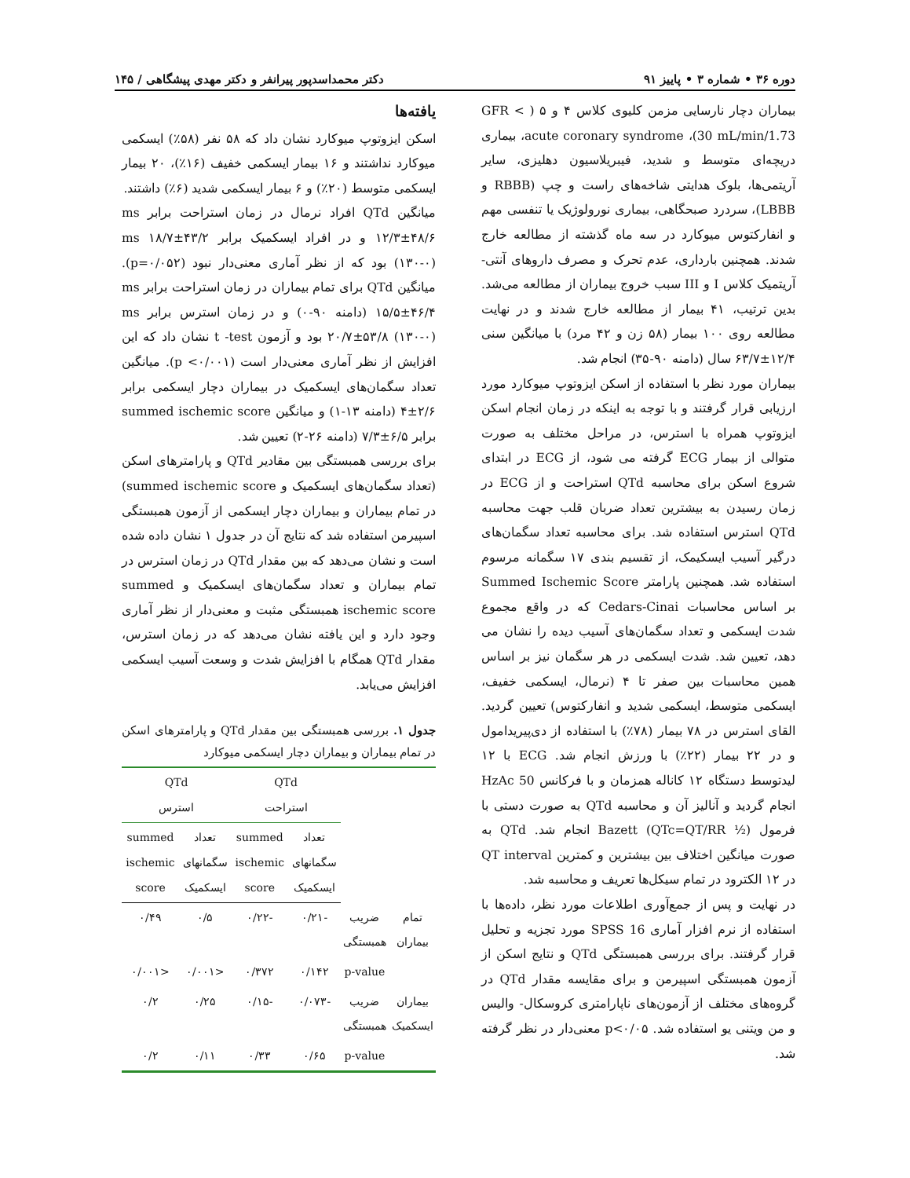دوره ۳۶ • شماره ۳ • پاییز ۹۱ دکتر محمداسدپور پیرانفر و دکتر مهدی پیشگاهی / ۱۴۵
بیماران دچار نارسایی مزمن کلیوی کلاس ۴ و ۵ ( > GFR 30 mL/min/1.73)، acute coronary syndrome، بیماری دریچه‌ای متوسط و شدید، فیبریلاسیون دهلیزی، سایر آریتمی‌ها، بلوک هدایتی شاخه‌های راست و چپ (RBBB و LBBB)، سردرد صبحگاهی، بیماری نورولوژیک یا تنفسی مهم و انفارکتوس میوکارد در سه ماه گذشته از مطالعه خارج شدند. همچنین بارداری، عدم تحرک و مصرف داروهای آنتی-آریتمیک کلاس I و III سبب خروج بیماران از مطالعه می‌شد. بدین ترتیب، ۴۱ بیمار از مطالعه خارج شدند و در نهایت مطالعه روی ۱۰۰ بیمار (۵۸ زن و ۴۲ مرد) با میانگین سنی ۱۲/۴±۶۳/۷ سال (دامنه ۹۰-۳۵) انجام شد.
بیماران مورد نظر با استفاده از اسکن ایزوتوپ میوکارد مورد ارزیابی قرار گرفتند و با توجه به اینکه در زمان انجام اسکن ایزوتوپ همراه با استرس، در مراحل مختلف به صورت متوالی از بیمار ECG گرفته می شود، از ECG در ابتدای شروع اسکن برای محاسبه QTd استراحت و از ECG در زمان رسیدن به بیشترین تعداد ضربان قلب جهت محاسبه QTd استرس استفاده شد. برای محاسبه تعداد سگمان‌های درگیر آسیب ایسکیمک، از تقسیم بندی ۱۷ سگمانه مرسوم استفاده شد. همچنین پارامتر Summed Ischemic Score بر اساس محاسبات Cedars-Cinai که در واقع مجموع شدت ایسکمی و تعداد سگمان‌های آسیب دیده را نشان می دهد، تعیین شد. شدت ایسکمی در هر سگمان نیز بر اساس همین محاسبات بین صفر تا ۴ (نرمال، ایسکمی خفیف، ایسکمی متوسط، ایسکمی شدید و انفارکتوس) تعیین گردید. القای استرس در ۷۸ بیمار (۷۸٪) با استفاده از دی‌پیریدامول و در ۲۲ بیمار (۲۲٪) با ورزش انجام شد. ECG با ۱۲ لیدتوسط دستگاه ۱۲ کاناله همزمان و با فرکانس 50 HzAc انجام گردید و آنالیز آن و محاسبه QTd به صورت دستی با فرمول Bazett (QTc=QT/RR ½) انجام شد. QTd به صورت میانگین اختلاف بین بیشترین و کمترین QT interval در ۱۲ الکترود در تمام سیکل‌ها تعریف و محاسبه شد.
در نهایت و پس از جمع‌آوری اطلاعات مورد نظر، داده‌ها با استفاده از نرم افزار آماری SPSS 16 مورد تجزیه و تحلیل قرار گرفتند. برای بررسی همبستگی QTd و نتایج اسکن از آزمون همبستگی اسپیرمن و برای مقایسه مقدار QTd در گروه‌های مختلف از آزمون‌های ناپارامتری کروسکال- والیس و من ویتنی یو استفاده شد. p<۰/۰۵ معنی‌دار در نظر گرفته شد.
یافته‌ها
اسکن ایزوتوپ میوکارد نشان داد که ۵۸ نفر (۵۸٪) ایسکمی میوکارد نداشتند و ۱۶ بیمار ایسکمی خفیف (۱۶٪)، ۲۰ بیمار ایسکمی متوسط (۲۰٪) و ۶ بیمار ایسکمی شدید (۶٪) داشتند.
میانگین QTd افراد نرمال در زمان استراحت برابر ms ۱۲/۳±۴۸/۶ و در افراد ایسکمیک برابر ms ۱۸/۷±۴۳/۲ (۱۳۰-۰) بود که از نظر آماری معنی‌دار نبود (p=۰/۰۵۲). میانگین QTd برای تمام بیماران در زمان استراحت برابر ms ۱۵/۵±۴۶/۴ (دامنه ۹۰-۰) و در زمان استرس برابر ms ۲۰/۷±۵۳/۸ (۱۳۰-۰) بود و آزمون t -test نشان داد که این افزایش از نظر آماری معنی‌دار است (p <۰/۰۰۱). میانگین تعداد سگمان‌های ایسکمیک در بیماران دچار ایسکمی برابر ۲/۶±۴ (دامنه ۱۳-۱) و میانگین summed ischemic score برابر ۶/۵±۷/۳ (دامنه ۲۶-۲) تعیین شد.
برای بررسی همبستگی بین مقادیر QTd و پارامترهای اسکن (تعداد سگمان‌های ایسکمیک و summed ischemic score) در تمام بیماران و بیماران دچار ایسکمی از آزمون همبستگی اسپیرمن استفاده شد که نتایج آن در جدول ۱ نشان داده شده است و نشان می‌دهد که بین مقدار QTd در زمان استرس در تمام بیماران و تعداد سگمان‌های ایسکمیک و summed ischemic score همبستگی مثبت و معنی‌دار از نظر آماری وجود دارد و این یافته نشان می‌دهد که در زمان استرس، مقدار QTd همگام با افزایش شدت و وسعت آسیب ایسکمی افزایش می‌یابد.
جدول ۱. بررسی همبستگی بین مقدار QTd و پارامترهای اسکن در تمام بیماران و بیماران دچار ایسکمی میوکارد
| | | QTd استراحت | | QTd استرس | |
| --- | --- | --- | --- | --- | --- |
| | | تعداد سگمانهای ایسکمیک | summed ischemic score | تعداد سگمانهای ایسکمیک | summed ischemic score |
| تمام بیماران | ضریب همبستگی | -۰/۲۱ | -۰/۲۲ | ۰/۵ | ۰/۴۹ |
| | p-value | ۰/۱۴۲ | ۰/۳۷۲ | <۰/۰۰۱ | <۰/۰۰۱ |
| بیماران ایسکمیک | ضریب همبستگی | -۰/۰۷۳ | -۰/۱۵ | ۰/۲۵ | ۰/۲ |
| | p-value | ۰/۶۵ | ۰/۳۳ | ۰/۱۱ | ۰/۲ |